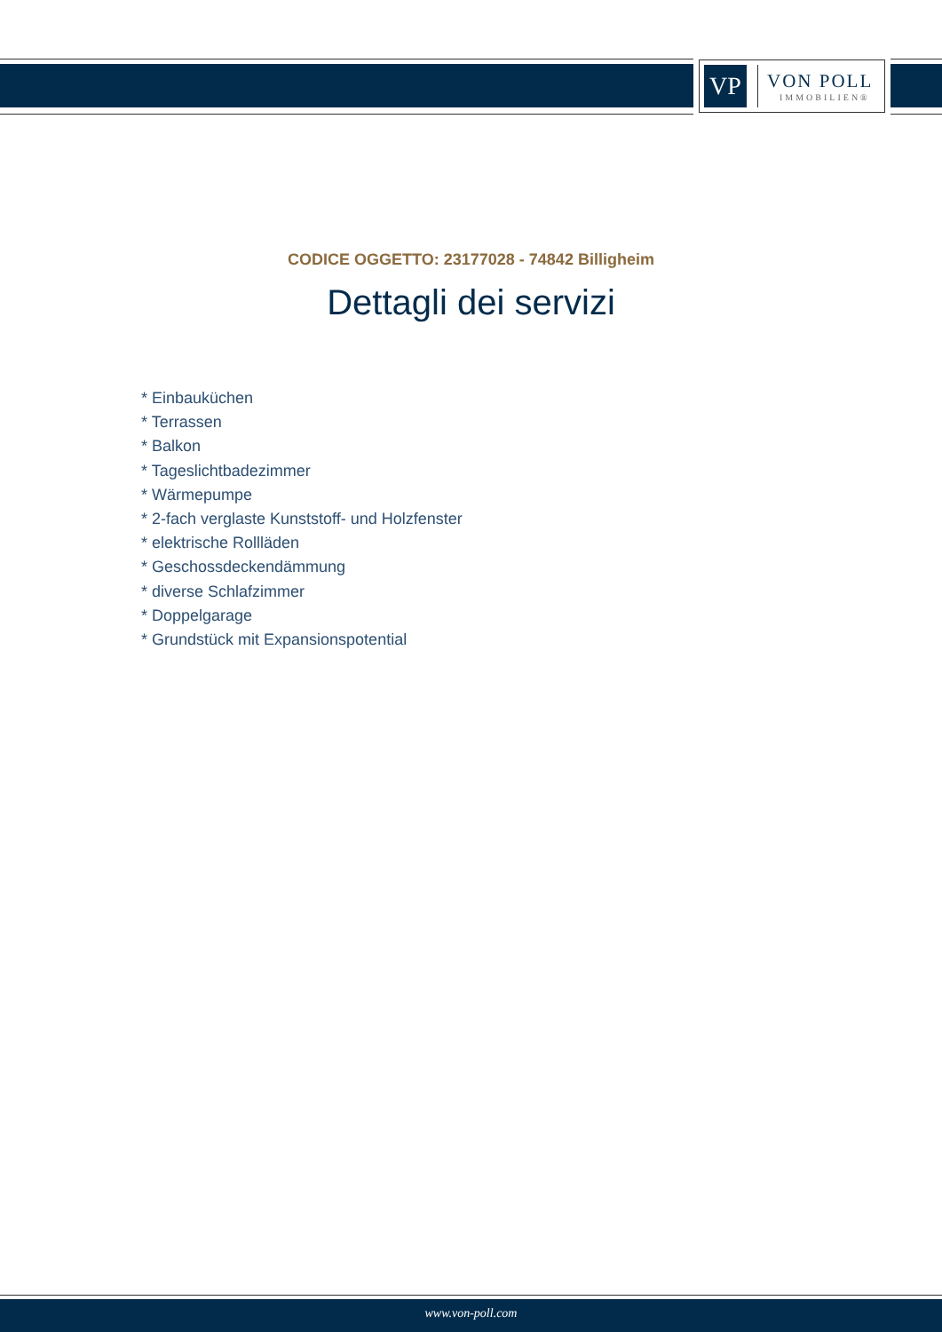VP
VON POLL
IMMOBILIEN®
CODICE OGGETTO: 23177028 - 74842 Billigheim
Dettagli dei servizi
* Einbauküchen
* Terrassen
* Balkon
* Tageslichtbadezimmer
* Wärmepumpe
* 2-fach verglaste Kunststoff- und Holzfenster
* elektrische Rollläden
* Geschossdeckendämmung
* diverse Schlafzimmer
* Doppelgarage
* Grundstück mit Expansionspotential
www.von-poll.com